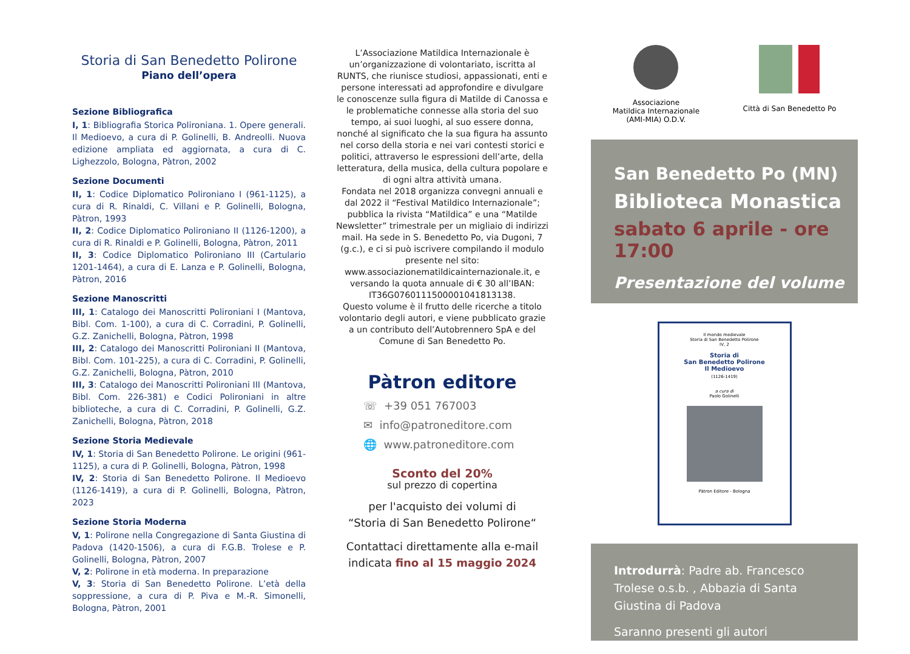Storia di San Benedetto Polirone
Piano dell’opera
Sezione Bibliografica
I, 1: Bibliografia Storica Polironiana. 1. Opere generali. Il Medioevo, a cura di P. Golinelli, B. Andreolli. Nuova edizione ampliata ed aggiornata, a cura di C. Lighezzolo, Bologna, Pàtron, 2002
Sezione Documenti
II, 1: Codice Diplomatico Polironiano I (961-1125), a cura di R. Rinaldi, C. Villani e P. Golinelli, Bologna, Pàtron, 1993
II, 2: Codice Diplomatico Polironiano II (1126-1200), a cura di R. Rinaldi e P. Golinelli, Bologna, Pàtron, 2011
II, 3: Codice Diplomatico Polironiano III (Cartulario 1201-1464), a cura di E. Lanza e P. Golinelli, Bologna, Pàtron, 2016
Sezione Manoscritti
III, 1: Catalogo dei Manoscritti Polironiani I (Mantova, Bibl. Com. 1-100), a cura di C. Corradini, P. Golinelli, G.Z. Zanichelli, Bologna, Pàtron, 1998
III, 2: Catalogo dei Manoscritti Polironiani II (Mantova, Bibl. Com. 101-225), a cura di C. Corradini, P. Golinelli, G.Z. Zanichelli, Bologna, Pàtron, 2010
III, 3: Catalogo dei Manoscritti Polironiani III (Mantova, Bibl. Com. 226-381) e Codici Polironiani in altre biblioteche, a cura di C. Corradini, P. Golinelli, G.Z. Zanichelli, Bologna, Pàtron, 2018
Sezione Storia Medievale
IV, 1: Storia di San Benedetto Polirone. Le origini (961-1125), a cura di P. Golinelli, Bologna, Pàtron, 1998
IV, 2: Storia di San Benedetto Polirone. Il Medioevo (1126-1419), a cura di P. Golinelli, Bologna, Pàtron, 2023
Sezione Storia Moderna
V, 1: Polirone nella Congregazione di Santa Giustina di Padova (1420-1506), a cura di F.G.B. Trolese e P. Golinelli, Bologna, Pàtron, 2007
V, 2: Polirone in età moderna. In preparazione
V, 3: Storia di San Benedetto Polirone. L’età della soppressione, a cura di P. Piva e M.-R. Simonelli, Bologna, Pàtron, 2001
L’Associazione Matildica Internazionale è un’organizzazione di volontariato, iscritta al RUNTS, che riunisce studiosi, appassionati, enti e persone interessati ad approfondire e divulgare le conoscenze sulla figura di Matilde di Canossa e le problematiche connesse alla storia del suo tempo, ai suoi luoghi, al suo essere donna, nonché al significato che la sua figura ha assunto nel corso della storia e nei vari contesti storici e politici, attraverso le espressioni dell’arte, della letteratura, della musica, della cultura popolare e di ogni altra attività umana.
Fondata nel 2018 organizza convegni annuali e dal 2022 il “Festival Matildico Internazionale”; pubblica la rivista “Matildica” e una “Matilde Newsletter” trimestrale per un migliaio di indirizzi mail. Ha sede in S. Benedetto Po, via Dugoni, 7 (g.c.), e ci si può iscrivere compilando il modulo presente nel sito: www.associazionematildicainternazionale.it, e versando la quota annuale di € 30 all’IBAN: IT36G0760111500001041813138.
Questo volume è il frutto delle ricerche a titolo volontario degli autori, e viene pubblicato grazie a un contributo dell’Autobrennero SpA e del Comune di San Benedetto Po.
Pàtron editore
☏ +39 051 767003
✉ info@patroneditore.com
🌐 www.patroneditore.com
Sconto del 20%
sul prezzo di copertina
per l'acquisto dei volumi di
“Storia di San Benedetto Polirone“
Contattaci direttamente alla e-mail indicata fino al 15 maggio 2024
Associazione
Matildica Internazionale
(AMI-MIA) O.D.V.
Città di San Benedetto Po
San Benedetto Po (MN)
Biblioteca Monastica
sabato 6 aprile - ore 17:00
Presentazione del volume
Il mondo medievale
Storia di San Benedetto Polirone
IV, 2
Storia di
San Benedetto Polirone
Il Medioevo
(1126-1419)
a cura di
Paolo Golinelli
Pàtron Editore - Bologna
Introdurrà: Padre ab. Francesco Trolese o.s.b. , Abbazia di Santa Giustina di Padova
Saranno presenti gli autori